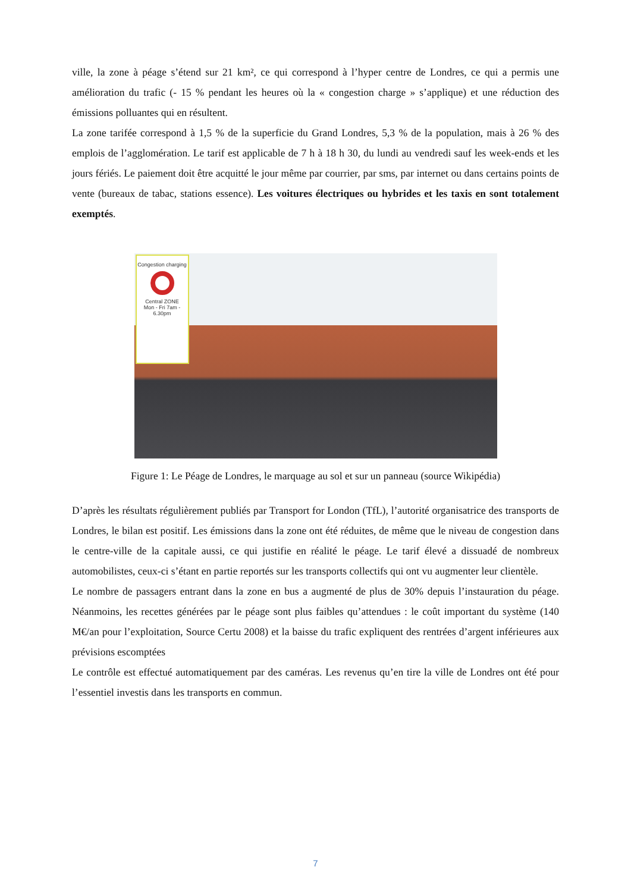ville, la zone à péage s’étend sur 21 km², ce qui correspond à l’hyper centre de Londres, ce qui a permis une amélioration du trafic (- 15 % pendant les heures où la « congestion charge » s’applique) et une réduction des émissions polluantes qui en résultent.
La zone tarifée correspond à 1,5 % de la superficie du Grand Londres, 5,3 % de la population, mais à 26 % des emplois de l’agglomération. Le tarif est applicable de 7 h à 18 h 30, du lundi au vendredi sauf les week-ends et les jours fériés. Le paiement doit être acquitté le jour même par courrier, par sms, par internet ou dans certains points de vente (bureaux de tabac, stations essence). Les voitures électriques ou hybrides et les taxis en sont totalement exemptés.
Congestion charging
Central ZONE
Mon - Fri 7am - 6.30pm
Figure 1: Le Péage de Londres, le marquage au sol et sur un panneau (source Wikipédia)
D’après les résultats régulièrement publiés par Transport for London (TfL), l’autorité organisatrice des transports de Londres, le bilan est positif. Les émissions dans la zone ont été réduites, de même que le niveau de congestion dans le centre-ville de la capitale aussi, ce qui justifie en réalité le péage. Le tarif élevé a dissuadé de nombreux automobilistes, ceux-ci s’étant en partie reportés sur les transports collectifs qui ont vu augmenter leur clientèle.
Le nombre de passagers entrant dans la zone en bus a augmenté de plus de 30% depuis l’instauration du péage. Néanmoins, les recettes générées par le péage sont plus faibles qu’attendues : le coût important du système (140 M€/an pour l’exploitation, Source Certu 2008) et la baisse du trafic expliquent des rentrées d’argent inférieures aux prévisions escomptées
Le contrôle est effectué automatiquement par des caméras. Les revenus qu’en tire la ville de Londres ont été pour l’essentiel investis dans les transports en commun.
7